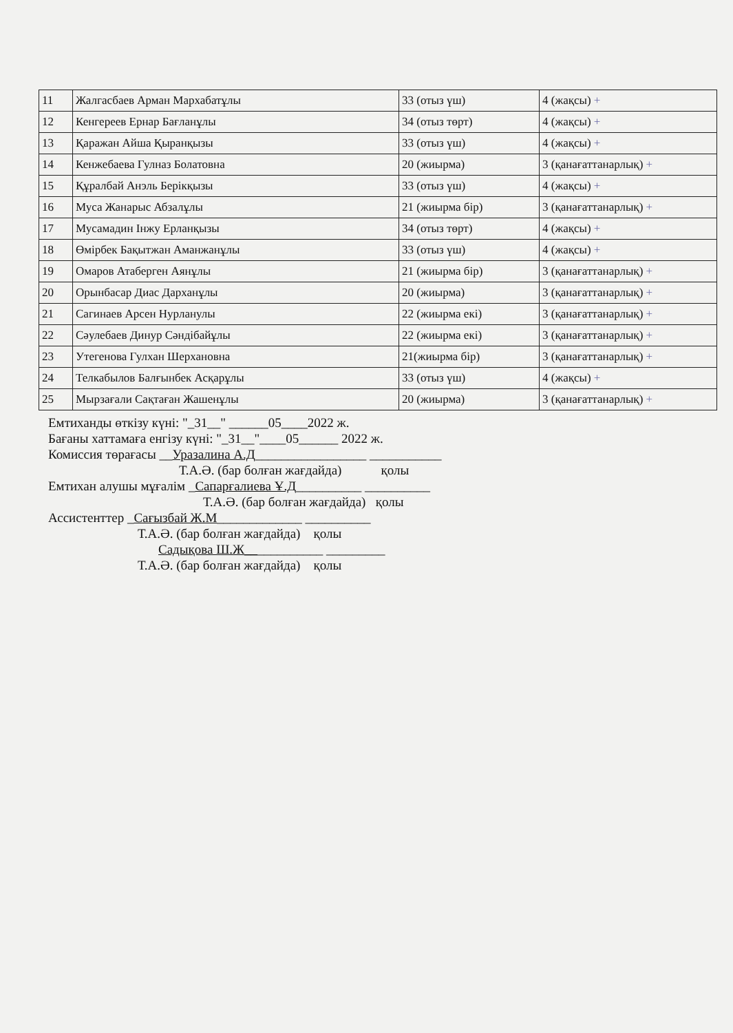| 11 | Жалгасбаев Арман Мархабатұлы | 33 (отыз үш) | 4 (жақсы) + |
| 12 | Кенгереев Ернар Бағланұлы | 34 (отыз төрт) | 4 (жақсы) + |
| 13 | Қаражан Айша Қыранқызы | 33 (отыз үш) | 4 (жақсы) + |
| 14 | Кенжебаева Гулназ Болатовна | 20 (жиырма) | 3 (қанағаттанарлық) + |
| 15 | Құралбай Анэль Берікқызы | 33 (отыз үш) | 4 (жақсы) + |
| 16 | Муса Жанарыс Абзалұлы | 21 (жиырма бір) | 3 (қанағаттанарлық) + |
| 17 | Мусамадин Інжу Ерланқызы | 34 (отыз төрт) | 4 (жақсы) + |
| 18 | Өмірбек Бақытжан Аманжанұлы | 33 (отыз үш) | 4 (жақсы) + |
| 19 | Омаров Атаберген Аянұлы | 21 (жиырма бір) | 3 (қанағаттанарлық) + |
| 20 | Орынбасар Диас Дарханұлы | 20 (жиырма) | 3 (қанағаттанарлық) + |
| 21 | Сагинаев Арсен Нурланулы | 22 (жиырма екі) | 3 (қанағаттанарлық) + |
| 22 | Сәулебаев Динур Сәндібайұлы | 22 (жиырма екі) | 3 (қанағаттанарлық) + |
| 23 | Утегенова Гулхан Шерхановна | 21(жиырма бір) | 3 (қанағаттанарлық) + |
| 24 | Телкабылов Балғынбек Асқарұлы | 33 (отыз үш) | 4 (жақсы) + |
| 25 | Мырзағали Сақтаған Жашенұлы | 20 (жиырма) | 3 (қанағаттанарлық) + |
Емтиханды өткізу күні: "_31__" ______05____2022 ж.
Бағаны хаттамаға енгізу күні: "_31__"____05______ 2022 ж.
Комиссия төрағасы __Уразалина А.Д_________________ ___________
Т.А.Ә. (бар болған жағдайда) қолы
Емтихан алушы мұғалім _Сапарғалиева Ұ.Д__________ __________
Т.А.Ә. (бар болған жағдайда) қолы
Ассистенттер _Сағызбай Ж.М_____________ __________
Т.А.Ә. (бар болған жағдайда) қолы
Садықова Ш.Ж____________ _________
Т.А.Ә. (бар болған жағдайда) қолы